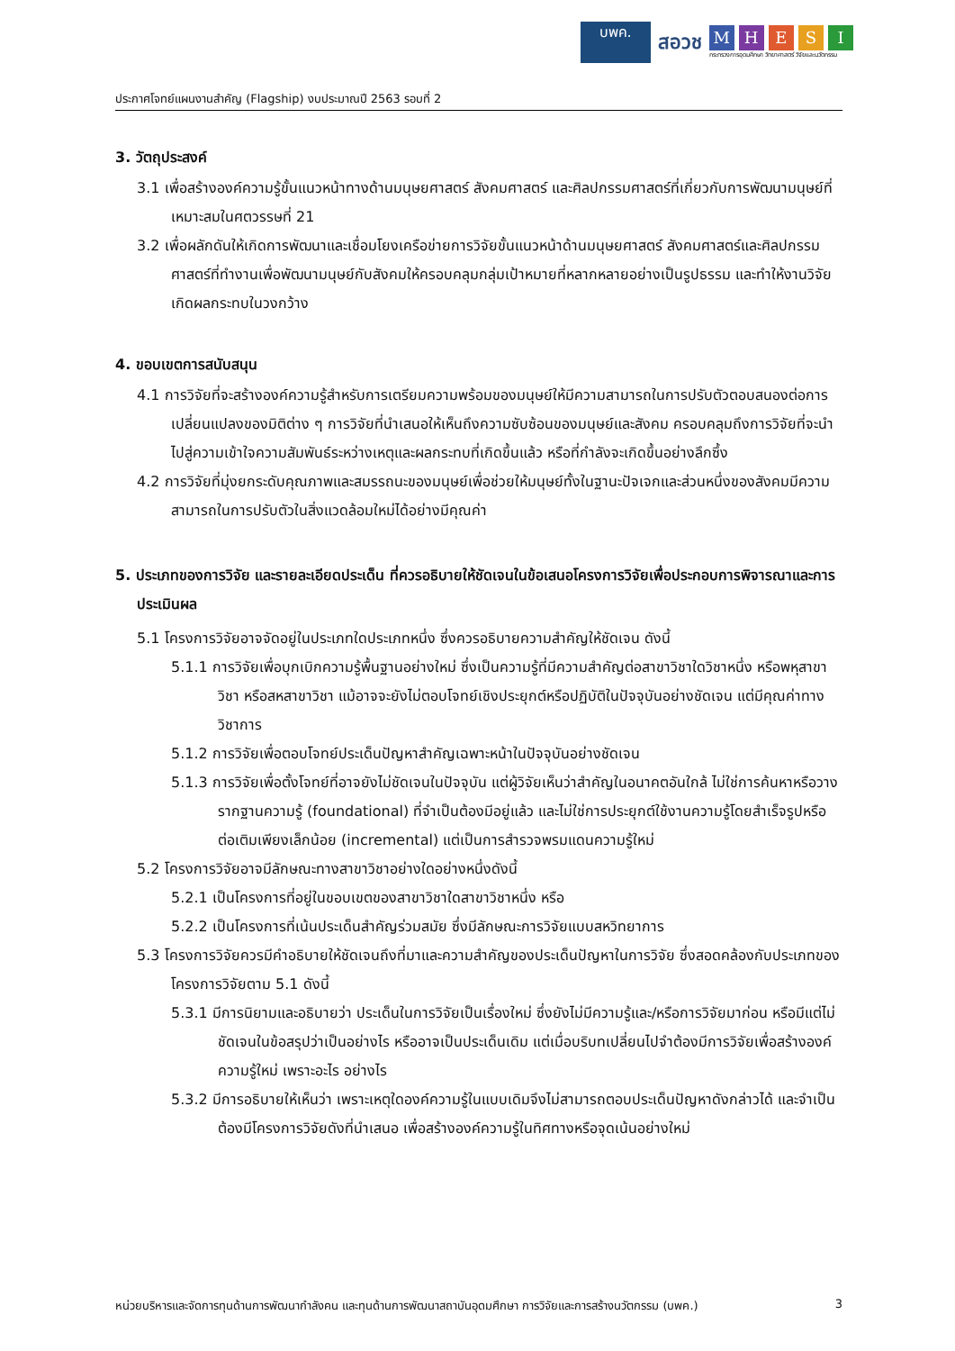บพค.
สอวช
M H E S I
กระทรวงการอุดมศึกษา วิทยาศาสตร์ วิจัยและนวัตกรรม
ประกาศโจทย์แผนงานสำคัญ (Flagship) งบประมาณปี 2563 รอบที่ 2
3. วัตถุประสงค์
3.1 เพื่อสร้างองค์ความรู้ขั้นแนวหน้าทางด้านมนุษยศาสตร์ สังคมศาสตร์ และศิลปกรรมศาสตร์ที่เกี่ยวกับการพัฒนามนุษย์ที่เหมาะสมในศตวรรษที่ 21
3.2 เพื่อผลักดันให้เกิดการพัฒนาและเชื่อมโยงเครือข่ายการวิจัยขั้นแนวหน้าด้านมนุษยศาสตร์ สังคมศาสตร์และศิลปกรรมศาสตร์ที่ทำงานเพื่อพัฒนามนุษย์กับสังคมให้ครอบคลุมกลุ่มเป้าหมายที่หลากหลายอย่างเป็นรูปธรรม และทำให้งานวิจัยเกิดผลกระทบในวงกว้าง
4. ขอบเขตการสนับสนุน
4.1 การวิจัยที่จะสร้างองค์ความรู้สำหรับการเตรียมความพร้อมของมนุษย์ให้มีความสามารถในการปรับตัวตอบสนองต่อการเปลี่ยนแปลงของมิติต่าง ๆ การวิจัยที่นำเสนอให้เห็นถึงความซับซ้อนของมนุษย์และสังคม ครอบคลุมถึงการวิจัยที่จะนำไปสู่ความเข้าใจความสัมพันธ์ระหว่างเหตุและผลกระทบที่เกิดขึ้นแล้ว หรือที่กำลังจะเกิดขึ้นอย่างลึกซึ้ง
4.2 การวิจัยที่มุ่งยกระดับคุณภาพและสมรรถนะของมนุษย์เพื่อช่วยให้มนุษย์ทั้งในฐานะปัจเจกและส่วนหนึ่งของสังคมมีความสามารถในการปรับตัวในสิ่งแวดล้อมใหม่ได้อย่างมีคุณค่า
5. ประเภทของการวิจัย และรายละเอียดประเด็น ที่ควรอธิบายให้ชัดเจนในข้อเสนอโครงการวิจัยเพื่อประกอบการพิจารณาและการประเมินผล
5.1 โครงการวิจัยอาจจัดอยู่ในประเภทใดประเภทหนึ่ง ซึ่งควรอธิบายความสำคัญให้ชัดเจน ดังนี้
5.1.1 การวิจัยเพื่อบุกเบิกความรู้พื้นฐานอย่างใหม่ ซึ่งเป็นความรู้ที่มีความสำคัญต่อสาขาวิชาใดวิชาหนึ่ง หรือพหุสาขาวิชา หรือสหสาขาวิชา แม้อาจจะยังไม่ตอบโจทย์เชิงประยุกต์หรือปฏิบัติในปัจจุบันอย่างชัดเจน แต่มีคุณค่าทางวิชาการ
5.1.2 การวิจัยเพื่อตอบโจทย์ประเด็นปัญหาสำคัญเฉพาะหน้าในปัจจุบันอย่างชัดเจน
5.1.3 การวิจัยเพื่อตั้งโจทย์ที่อาจยังไม่ชัดเจนในปัจจุบัน แต่ผู้วิจัยเห็นว่าสำคัญในอนาคตอันใกล้ ไม่ใช่การค้นหาหรือวางรากฐานความรู้ (foundational) ที่จำเป็นต้องมีอยู่แล้ว และไม่ใช่การประยุกต์ใช้งานความรู้โดยสำเร็จรูปหรือต่อเติมเพียงเล็กน้อย (incremental) แต่เป็นการสำรวจพรมแดนความรู้ใหม่
5.2 โครงการวิจัยอาจมีลักษณะทางสาขาวิชาอย่างใดอย่างหนึ่งดังนี้
5.2.1 เป็นโครงการที่อยู่ในขอบเขตของสาขาวิชาใดสาขาวิชาหนึ่ง หรือ
5.2.2 เป็นโครงการที่เน้นประเด็นสำคัญร่วมสมัย ซึ่งมีลักษณะการวิจัยแบบสหวิทยาการ
5.3 โครงการวิจัยควรมีคำอธิบายให้ชัดเจนถึงที่มาและความสำคัญของประเด็นปัญหาในการวิจัย ซึ่งสอดคล้องกับประเภทของโครงการวิจัยตาม 5.1 ดังนี้
5.3.1 มีการนิยามและอธิบายว่า ประเด็นในการวิจัยเป็นเรื่องใหม่ ซึ่งยังไม่มีความรู้และ/หรือการวิจัยมาก่อน หรือมีแต่ไม่ชัดเจนในข้อสรุปว่าเป็นอย่างไร หรืออาจเป็นประเด็นเดิม แต่เมื่อบริบทเปลี่ยนไปจำต้องมีการวิจัยเพื่อสร้างองค์ความรู้ใหม่ เพราะอะไร อย่างไร
5.3.2 มีการอธิบายให้เห็นว่า เพราะเหตุใดองค์ความรู้ในแบบเดิมจึงไม่สามารถตอบประเด็นปัญหาดังกล่าวได้ และจำเป็นต้องมีโครงการวิจัยดังที่นำเสนอ เพื่อสร้างองค์ความรู้ในทิศทางหรือจุดเน้นอย่างใหม่
หน่วยบริหารและจัดการทุนด้านการพัฒนากำลังคน และทุนด้านการพัฒนาสถาบันอุดมศึกษา การวิจัยและการสร้างนวัตกรรม (บพค.) 3